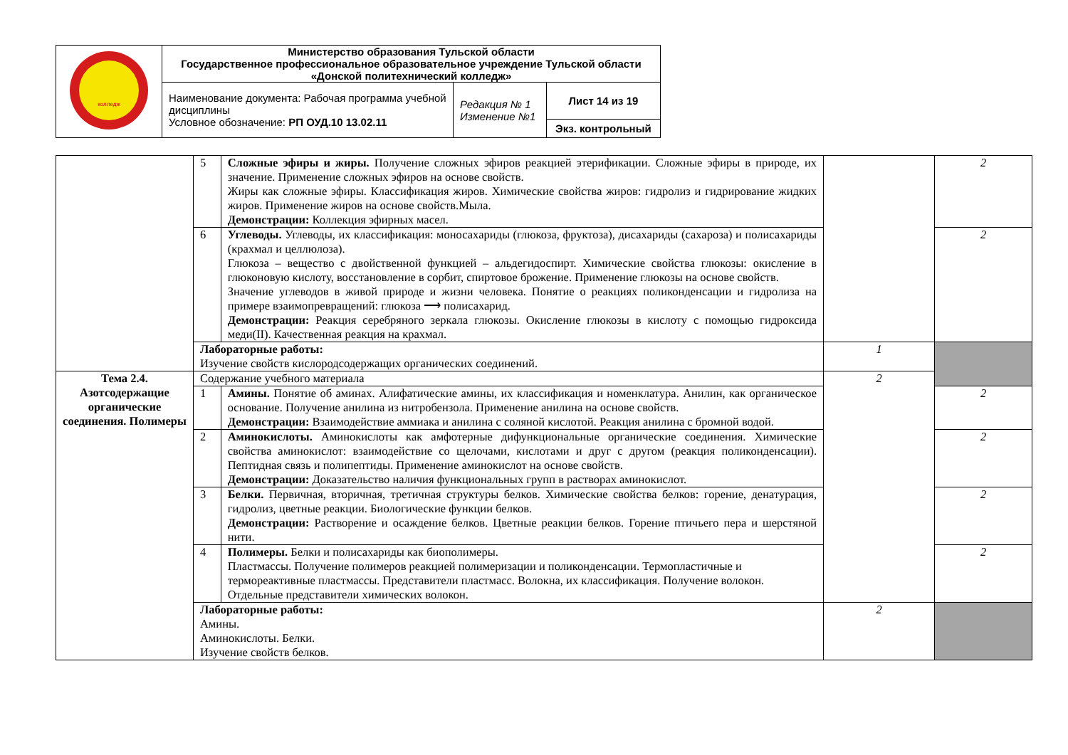| колледж | Министерство образования Тульской области Государственное профессиональное образовательное учреждение Тульской области «Донской политехнический колледж» | | |
| | Наименование документа: Рабочая программа учебной дисциплины Условное обозначение: РП ОУД.10 13.02.11 | Редакция № 1 Изменение №1 | Лист 14 из 19 |
| | | | Экз. контрольный |
| | 5 | Сложные эфиры и жиры. Получение сложных эфиров реакцией этерификации. Сложные эфиры в природе, их значение. Применение сложных эфиров на основе свойств. Жиры как сложные эфиры. Классификация жиров. Химические свойства жиров: гидролиз и гидрирование жидких жиров. Применение жиров на основе свойств.Мыла. Демонстрации: Коллекция эфирных масел. | | 2 |
| | 6 | Углеводы. Углеводы, их классификация: моносахариды (глюкоза, фруктоза), дисахариды (сахароза) и полисахариды (крахмал и целлюлоза). Глюкоза – вещество с двойственной функцией – альдегидоспирт. Химические свойства глюкозы: окисление в глюконовую кислоту, восстановление в сорбит, спиртовое брожение. Применение глюкозы на основе свойств. Значение углеводов в живой природе и жизни человека. Понятие о реакциях поликонденсации и гидролиза на примере взаимопревращений: глюкоза ⟶ полисахарид. Демонстрации: Реакция серебряного зеркала глюкозы. Окисление глюкозы в кислоту с помощью гидроксида меди(II). Качественная реакция на крахмал. | | 2 |
| | Лабораторные работы: Изучение свойств кислородсодержащих органических соединений. | | 1 | |
| Тема 2.4. Азотсодержащие органические соединения. Полимеры | Содержание учебного материала | | 2 | |
| | 1 | Амины. Понятие об аминах. Алифатические амины, их классификация и номенклатура. Анилин, как органическое основание. Получение анилина из нитробензола. Применение анилина на основе свойств. Демонстрации: Взаимодействие аммиака и анилина с соляной кислотой. Реакция анилина с бромной водой. | | 2 |
| | 2 | Аминокислоты. Аминокислоты как амфотерные дифункциональные органические соединения. Химические свойства аминокислот: взаимодействие со щелочами, кислотами и друг с другом (реакция поликонденсации). Пептидная связь и полипептиды. Применение аминокислот на основе свойств. Демонстрации: Доказательство наличия функциональных групп в растворах аминокислот. | | 2 |
| | 3 | Белки. Первичная, вторичная, третичная структуры белков. Химические свойства белков: горение, денатурация, гидролиз, цветные реакции. Биологические функции белков. Демонстрации: Растворение и осаждение белков. Цветные реакции белков. Горение птичьего пера и шерстяной нити. | | 2 |
| | 4 | Полимеры. Белки и полисахариды как биополимеры. Пластмассы. Получение полимеров реакцией полимеризации и поликонденсации. Термопластичные и термореактивные пластмассы. Представители пластмасс. Волокна, их классификация. Получение волокон. Отдельные представители химических волокон. | | 2 |
| | Лабораторные работы: Амины. Аминокислоты. Белки. Изучение свойств белков. | | 2 | |